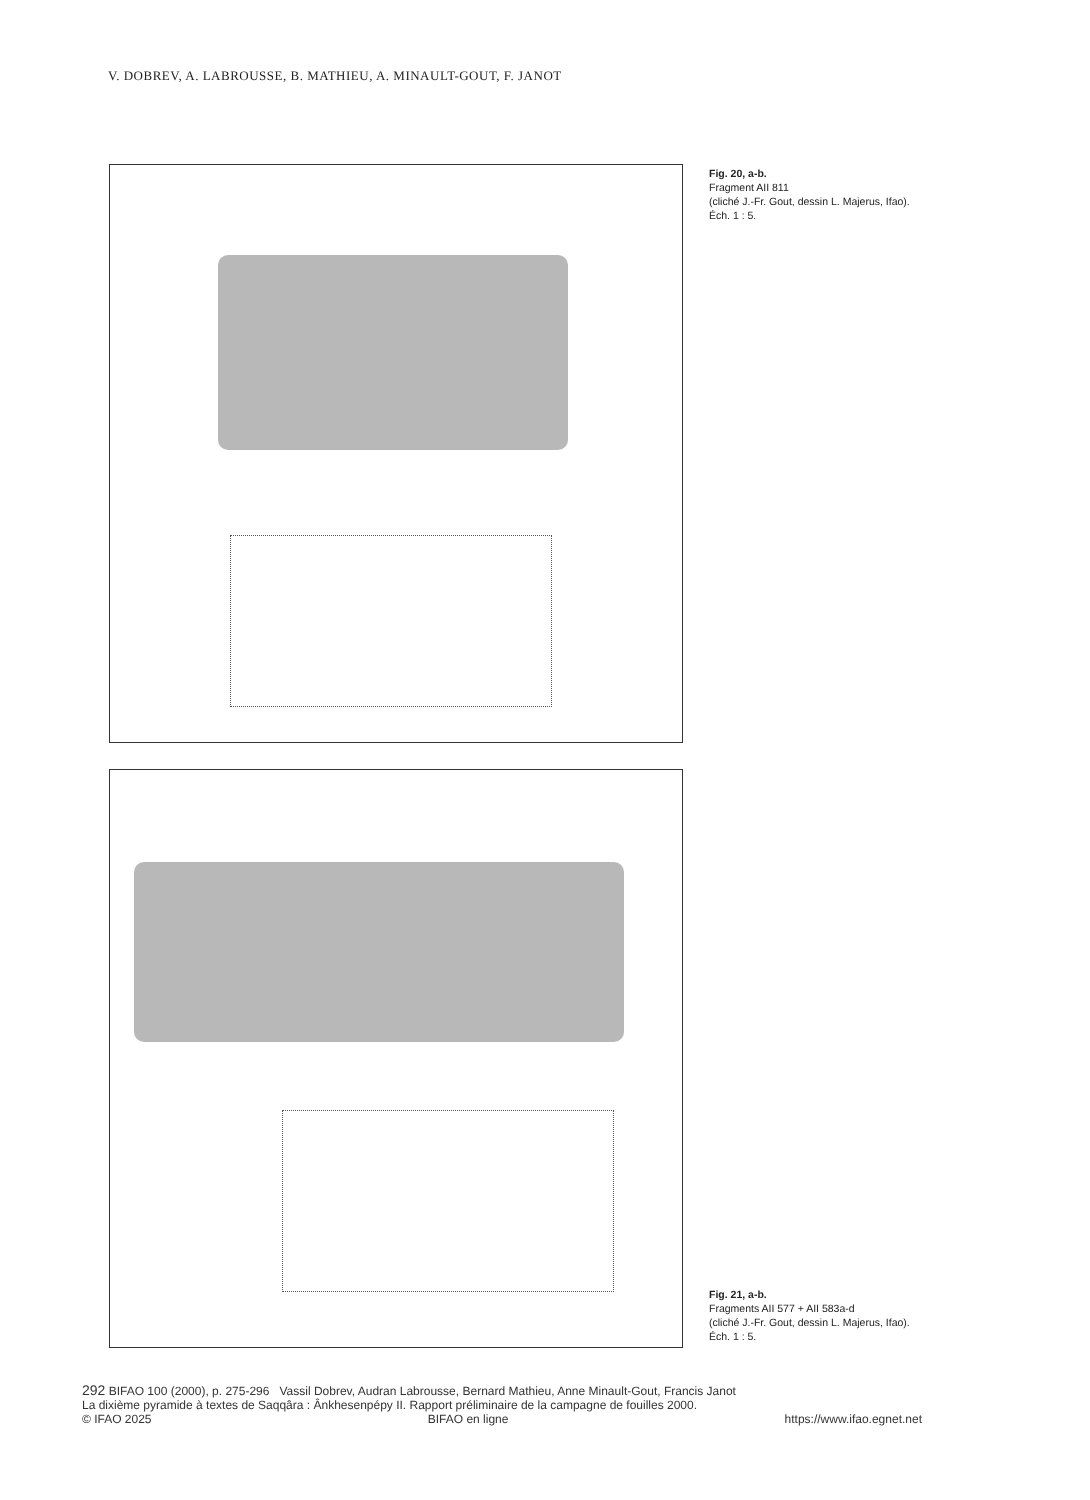V. DOBREV, A. LABROUSSE, B. MATHIEU, A. MINAULT-GOUT, F. JANOT
Fig. 20, a-b.
Fragment AII 811
(cliché J.-Fr. Gout, dessin L. Majerus, Ifao).
Éch. 1 : 5.
Fig. 21, a-b.
Fragments AII 577 + AII 583a-d
(cliché J.-Fr. Gout, dessin L. Majerus, Ifao).
Éch. 1 : 5.
292 BIFAO 100 (2000), p. 275-296 Vassil Dobrev, Audran Labrousse, Bernard Mathieu, Anne Minault-Gout, Francis Janot
La dixième pyramide à textes de Saqqâra : Ânkhesenpépy II. Rapport préliminaire de la campagne de fouilles 2000.
© IFAO 2025 BIFAO en ligne https://www.ifao.egnet.net